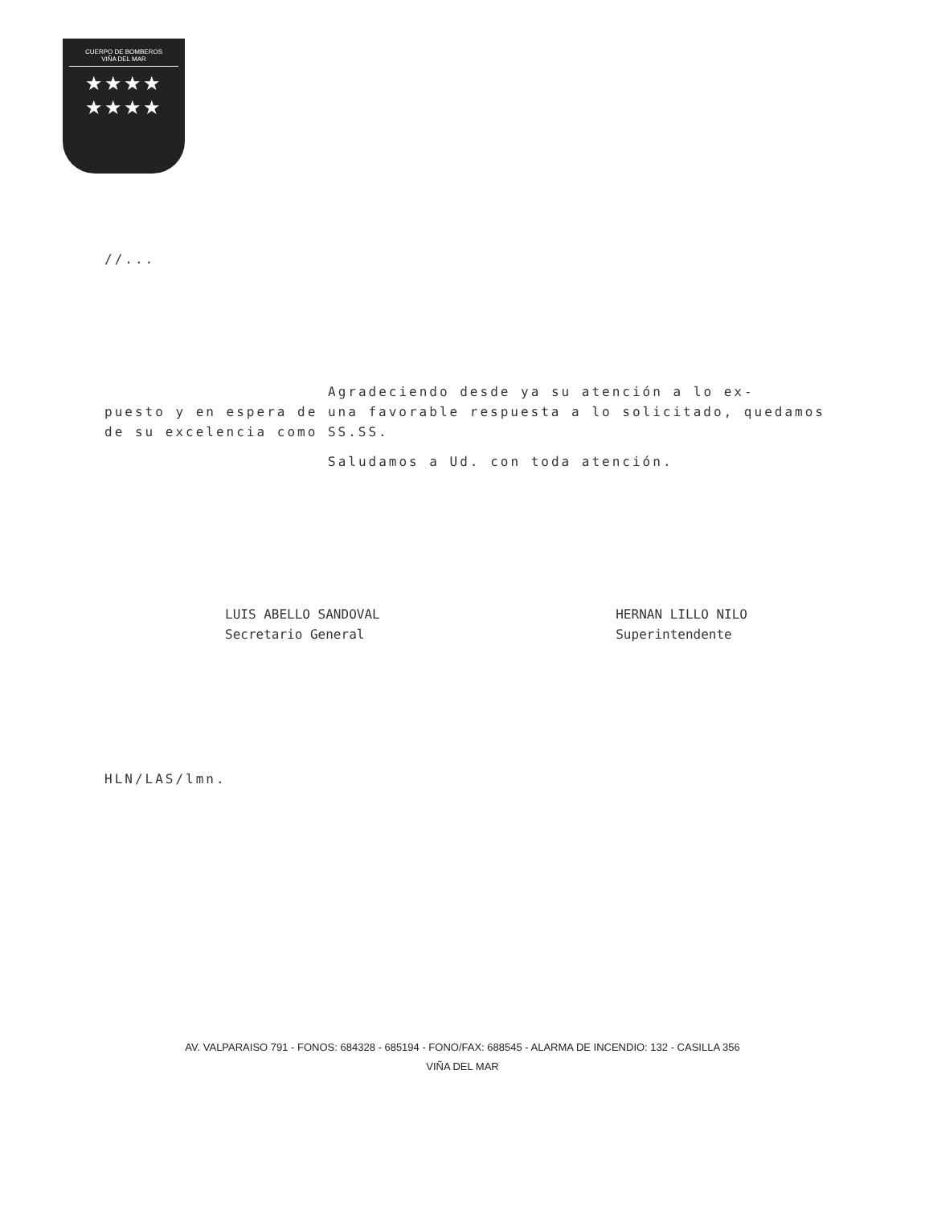CUERPO DE BOMBEROS
VIÑA DEL MAR
★★★★
★★★★
//...
Agradeciendo desde ya su atención a lo ex-
puesto y en espera de una favorable respuesta a lo solicitado, quedamos de su excelencia como SS.SS.
Saludamos a Ud. con toda atención.
LUIS ABELLO SANDOVAL
Secretario General
HERNAN LILLO NILO
Superintendente
HLN/LAS/lmn.
AV. VALPARAISO 791 - FONOS: 684328 - 685194 - FONO/FAX: 688545 - ALARMA DE INCENDIO: 132 - CASILLA 356
VIÑA DEL MAR